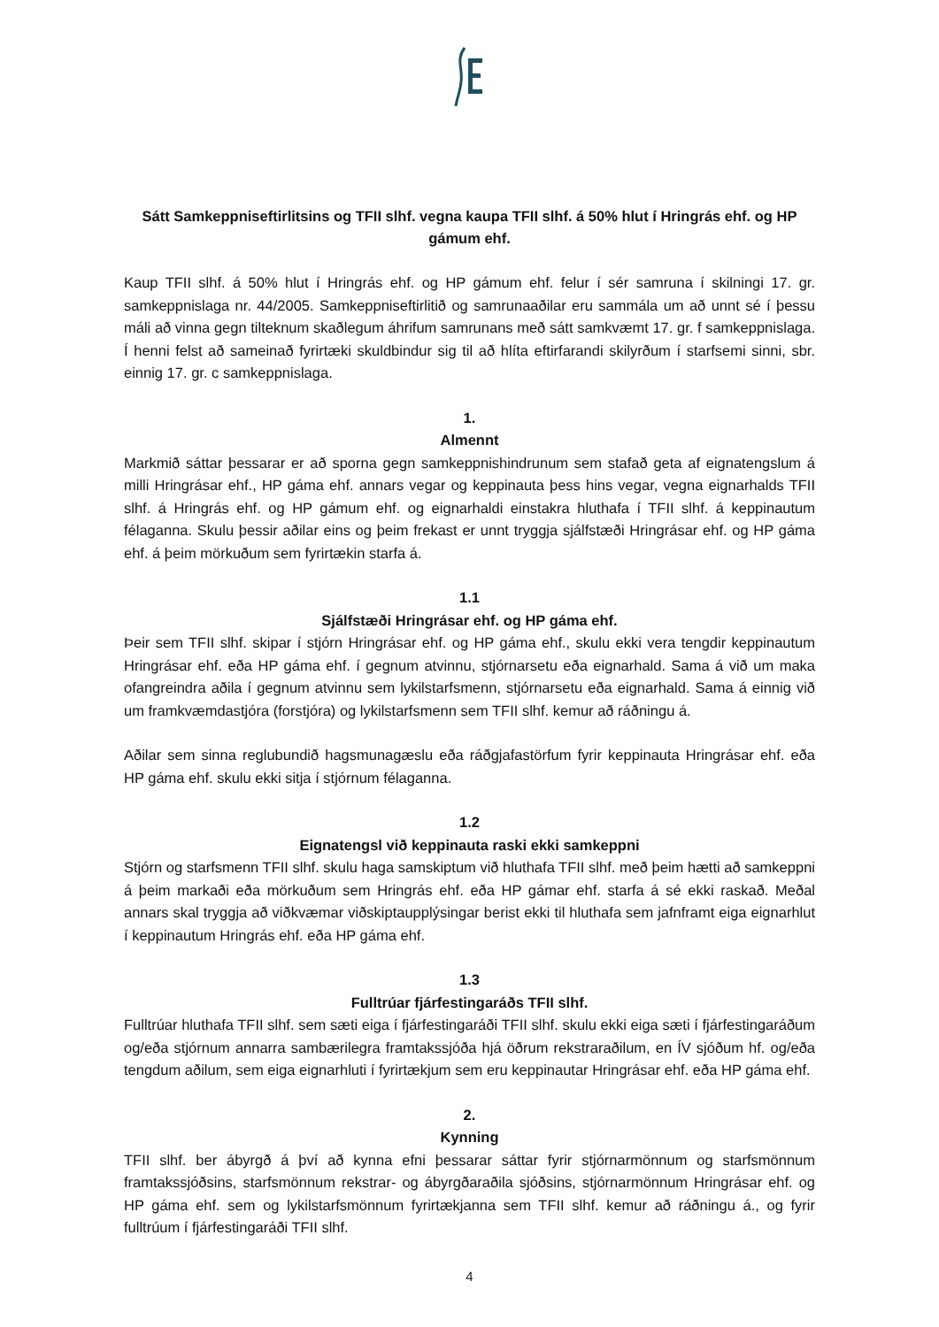Sátt Samkeppniseftirlitsins og TFII slhf. vegna kaupa TFII slhf. á 50% hlut í Hringrás ehf. og HP gámum ehf.
Kaup TFII slhf. á 50% hlut í Hringrás ehf. og HP gámum ehf. felur í sér samruna í skilningi 17. gr. samkeppnislaga nr. 44/2005. Samkeppniseftirlitið og samrunaaðilar eru sammála um að unnt sé í þessu máli að vinna gegn tilteknum skaðlegum áhrifum samrunans með sátt samkvæmt 17. gr. f samkeppnislaga. Í henni felst að sameinað fyrirtæki skuldbindur sig til að hlíta eftirfarandi skilyrðum í starfsemi sinni, sbr. einnig 17. gr. c samkeppnislaga.
1.
Almennt
Markmið sáttar þessarar er að sporna gegn samkeppnishindrunum sem stafað geta af eignatengslum á milli Hringrásar ehf., HP gáma ehf. annars vegar og keppinauta þess hins vegar, vegna eignarhalds TFII slhf. á Hringrás ehf. og HP gámum ehf. og eignarhaldi einstakra hluthafa í TFII slhf. á keppinautum félaganna. Skulu þessir aðilar eins og þeim frekast er unnt tryggja sjálfstæði Hringrásar ehf. og HP gáma ehf. á þeim mörkuðum sem fyrirtækin starfa á.
1.1
Sjálfstæði Hringrásar ehf. og HP gáma ehf.
Þeir sem TFII slhf. skipar í stjórn Hringrásar ehf. og HP gáma ehf., skulu ekki vera tengdir keppinautum Hringrásar ehf. eða HP gáma ehf. í gegnum atvinnu, stjórnarsetu eða eignarhald. Sama á við um maka ofangreindra aðila í gegnum atvinnu sem lykilstarfsmenn, stjórnarsetu eða eignarhald. Sama á einnig við um framkvæmdastjóra (forstjóra) og lykilstarfsmenn sem TFII slhf. kemur að ráðningu á.
Aðilar sem sinna reglubundið hagsmunagæslu eða ráðgjafastörfum fyrir keppinauta Hringrásar ehf. eða HP gáma ehf. skulu ekki sitja í stjórnum félaganna.
1.2
Eignatengsl við keppinauta raski ekki samkeppni
Stjórn og starfsmenn TFII slhf. skulu haga samskiptum við hluthafa TFII slhf. með þeim hætti að samkeppni á þeim markaði eða mörkuðum sem Hringrás ehf. eða HP gámar ehf. starfa á sé ekki raskað. Meðal annars skal tryggja að viðkvæmar viðskiptaupplýsingar berist ekki til hluthafa sem jafnframt eiga eignarhlut í keppinautum Hringrás ehf. eða HP gáma ehf.
1.3
Fulltrúar fjárfestingaráðs TFII slhf.
Fulltrúar hluthafa TFII slhf. sem sæti eiga í fjárfestingaráði TFII slhf. skulu ekki eiga sæti í fjárfestingaráðum og/eða stjórnum annarra sambærilegra framtakssjóða hjá öðrum rekstraraðilum, en ÍV sjóðum hf. og/eða tengdum aðilum, sem eiga eignarhluti í fyrirtækjum sem eru keppinautar Hringrásar ehf. eða HP gáma ehf.
2.
Kynning
TFII slhf. ber ábyrgð á því að kynna efni þessarar sáttar fyrir stjórnarmönnum og starfsmönnum framtakssjóðsins, starfsmönnum rekstrar- og ábyrgðaraðila sjóðsins, stjórnarmönnum Hringrásar ehf. og HP gáma ehf. sem og lykilstarfsmönnum fyrirtækjanna sem TFII slhf. kemur að ráðningu á., og fyrir fulltrúum í fjárfestingaráði TFII slhf.
4